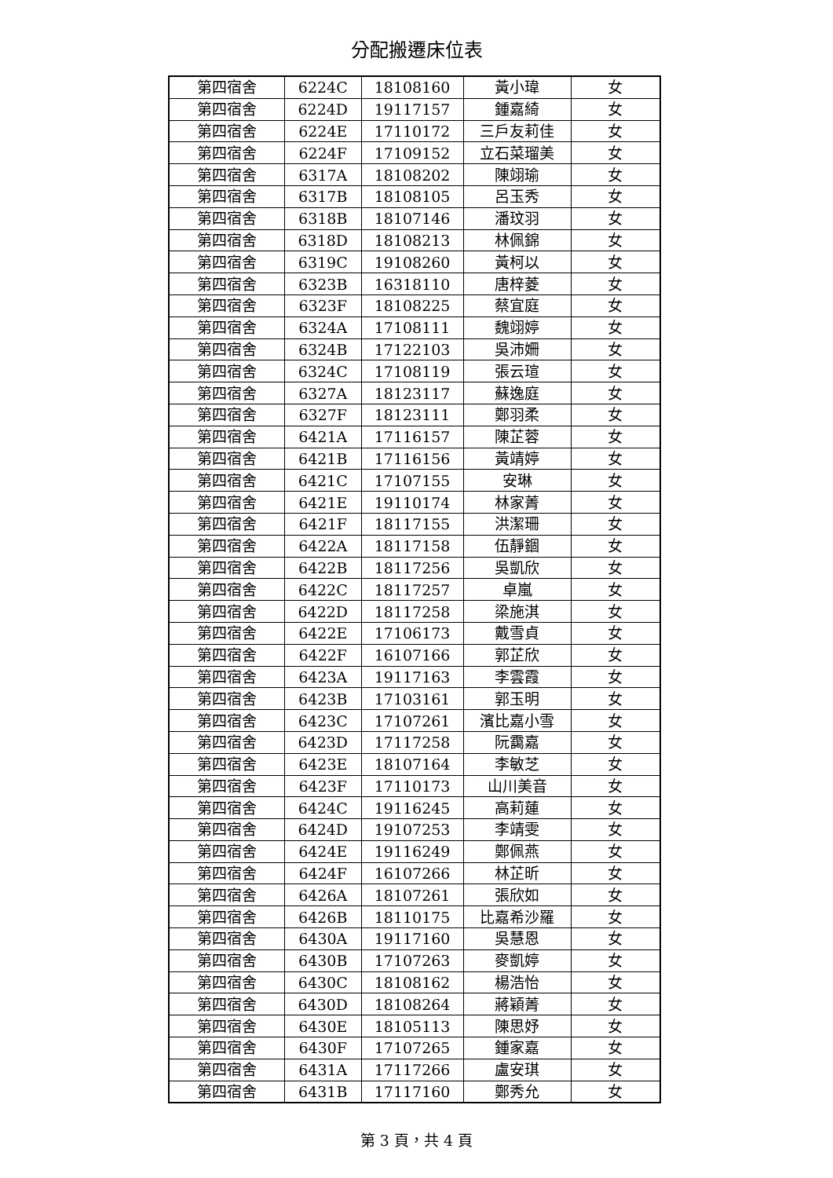分配搬遷床位表
| 第四宿舍 | 6224C | 18108160 | 黃小瑋 | 女 |
| 第四宿舍 | 6224D | 19117157 | 鍾嘉綺 | 女 |
| 第四宿舍 | 6224E | 17110172 | 三戶友莉佳 | 女 |
| 第四宿舍 | 6224F | 17109152 | 立石菜瑠美 | 女 |
| 第四宿舍 | 6317A | 18108202 | 陳翊瑜 | 女 |
| 第四宿舍 | 6317B | 18108105 | 呂玉秀 | 女 |
| 第四宿舍 | 6318B | 18107146 | 潘玟羽 | 女 |
| 第四宿舍 | 6318D | 18108213 | 林佩錦 | 女 |
| 第四宿舍 | 6319C | 19108260 | 黃柯以 | 女 |
| 第四宿舍 | 6323B | 16318110 | 唐梓菱 | 女 |
| 第四宿舍 | 6323F | 18108225 | 蔡宜庭 | 女 |
| 第四宿舍 | 6324A | 17108111 | 魏翊婷 | 女 |
| 第四宿舍 | 6324B | 17122103 | 吳沛姍 | 女 |
| 第四宿舍 | 6324C | 17108119 | 張云瑄 | 女 |
| 第四宿舍 | 6327A | 18123117 | 蘇逸庭 | 女 |
| 第四宿舍 | 6327F | 18123111 | 鄭羽柔 | 女 |
| 第四宿舍 | 6421A | 17116157 | 陳芷蓉 | 女 |
| 第四宿舍 | 6421B | 17116156 | 黃靖婷 | 女 |
| 第四宿舍 | 6421C | 17107155 | 安琳 | 女 |
| 第四宿舍 | 6421E | 19110174 | 林家菁 | 女 |
| 第四宿舍 | 6421F | 18117155 | 洪潔珊 | 女 |
| 第四宿舍 | 6422A | 18117158 | 伍靜錮 | 女 |
| 第四宿舍 | 6422B | 18117256 | 吳凱欣 | 女 |
| 第四宿舍 | 6422C | 18117257 | 卓嵐 | 女 |
| 第四宿舍 | 6422D | 18117258 | 梁施淇 | 女 |
| 第四宿舍 | 6422E | 17106173 | 戴雪貞 | 女 |
| 第四宿舍 | 6422F | 16107166 | 郭芷欣 | 女 |
| 第四宿舍 | 6423A | 19117163 | 李雲霞 | 女 |
| 第四宿舍 | 6423B | 17103161 | 郭玉明 | 女 |
| 第四宿舍 | 6423C | 17107261 | 濱比嘉小雪 | 女 |
| 第四宿舍 | 6423D | 17117258 | 阮靄嘉 | 女 |
| 第四宿舍 | 6423E | 18107164 | 李敏芝 | 女 |
| 第四宿舍 | 6423F | 17110173 | 山川美音 | 女 |
| 第四宿舍 | 6424C | 19116245 | 高莉蓮 | 女 |
| 第四宿舍 | 6424D | 19107253 | 李靖雯 | 女 |
| 第四宿舍 | 6424E | 19116249 | 鄭佩燕 | 女 |
| 第四宿舍 | 6424F | 16107266 | 林芷昕 | 女 |
| 第四宿舍 | 6426A | 18107261 | 張欣如 | 女 |
| 第四宿舍 | 6426B | 18110175 | 比嘉希沙羅 | 女 |
| 第四宿舍 | 6430A | 19117160 | 吳慧恩 | 女 |
| 第四宿舍 | 6430B | 17107263 | 麥凱婷 | 女 |
| 第四宿舍 | 6430C | 18108162 | 楊浩怡 | 女 |
| 第四宿舍 | 6430D | 18108264 | 蔣穎菁 | 女 |
| 第四宿舍 | 6430E | 18105113 | 陳思妤 | 女 |
| 第四宿舍 | 6430F | 17107265 | 鍾家嘉 | 女 |
| 第四宿舍 | 6431A | 17117266 | 盧安琪 | 女 |
| 第四宿舍 | 6431B | 17117160 | 鄭秀允 | 女 |
第 3 頁，共 4 頁